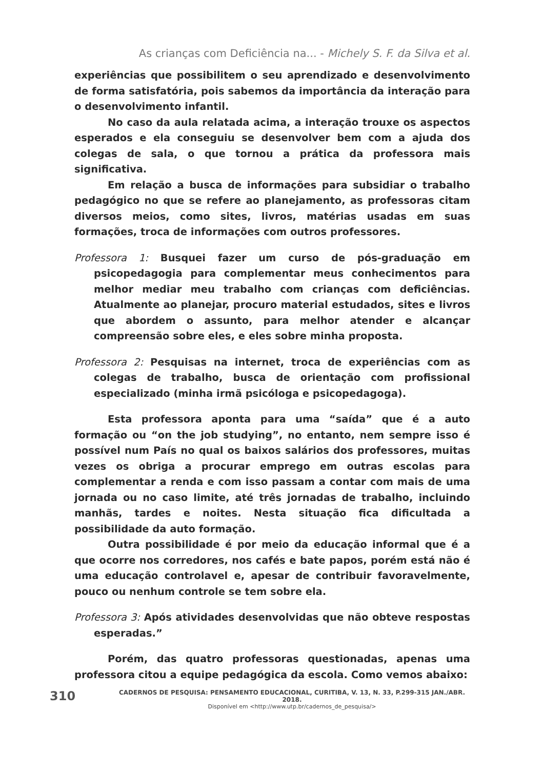As crianças com Deficiência na... - Michely S. F. da Silva et al.
experiências que possibilitem o seu aprendizado e desenvolvimento de forma satisfatória, pois sabemos da importância da interação para o desenvolvimento infantil.
No caso da aula relatada acima, a interação trouxe os aspectos esperados e ela conseguiu se desenvolver bem com a ajuda dos colegas de sala, o que tornou a prática da professora mais significativa.
Em relação a busca de informações para subsidiar o trabalho pedagógico no que se refere ao planejamento, as professoras citam diversos meios, como sites, livros, matérias usadas em suas formações, troca de informações com outros professores.
Professora 1: Busquei fazer um curso de pós-graduação em psicopedagogia para complementar meus conhecimentos para melhor mediar meu trabalho com crianças com deficiências. Atualmente ao planejar, procuro material estudados, sites e livros que abordem o assunto, para melhor atender e alcançar compreensão sobre eles, e eles sobre minha proposta.
Professora 2: Pesquisas na internet, troca de experiências com as colegas de trabalho, busca de orientação com profissional especializado (minha irmã psicóloga e psicopedagoga).
Esta professora aponta para uma “saída” que é a auto formação ou “on the job studying”, no entanto, nem sempre isso é possível num País no qual os baixos salários dos professores, muitas vezes os obriga a procurar emprego em outras escolas para complementar a renda e com isso passam a contar com mais de uma jornada ou no caso limite, até três jornadas de trabalho, incluindo manhãs, tardes e noites. Nesta situação fica dificultada a possibilidade da auto formação.
Outra possibilidade é por meio da educação informal que é a que ocorre nos corredores, nos cafés e bate papos, porém está não é uma educação controlavel e, apesar de contribuir favoravelmente, pouco ou nenhum controle se tem sobre ela.
Professora 3: Após atividades desenvolvidas que não obteve respostas esperadas.”
Porém, das quatro professoras questionadas, apenas uma professora citou a equipe pedagógica da escola. Como vemos abaixo:
310
CADERNOS DE PESQUISA: PENSAMENTO EDUCACIONAL, CURITIBA, V. 13, N. 33, P.299-315 JAN./ABR. 2018.
Disponível em <http://www.utp.br/cadernos_de_pesquisa/>